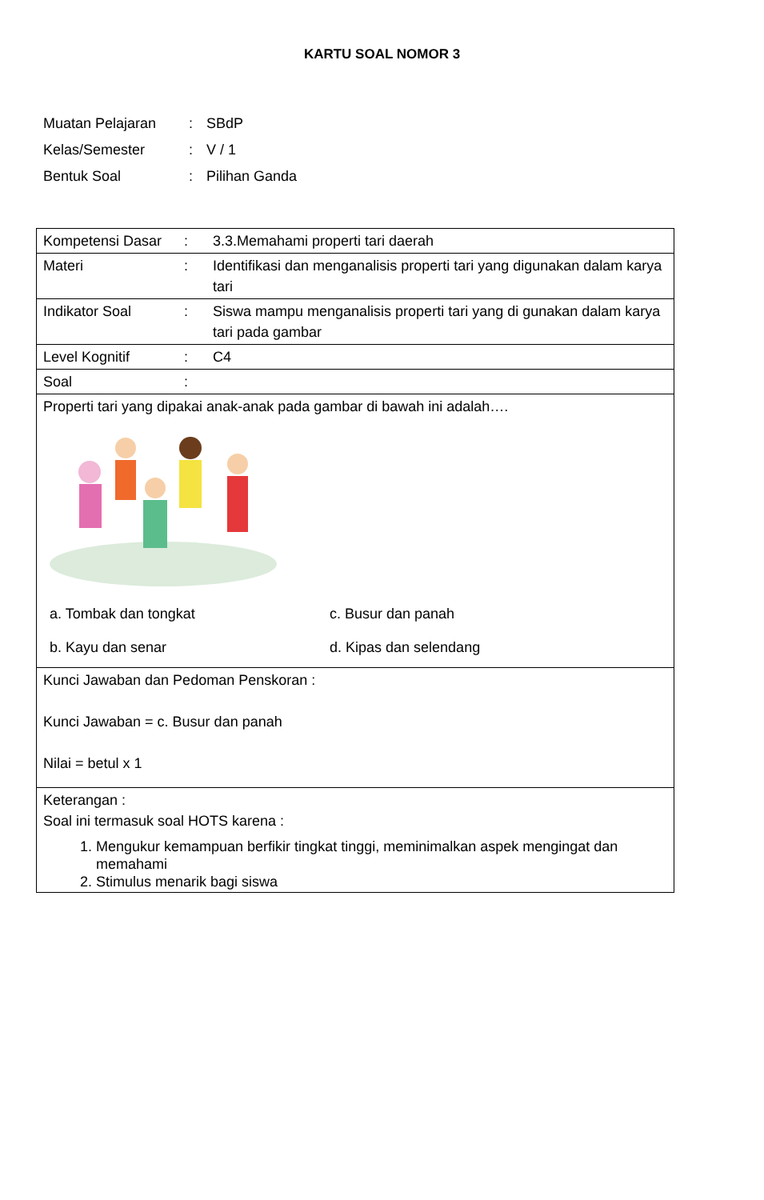KARTU SOAL NOMOR 3
| Muatan Pelajaran | : | SBdP |
| Kelas/Semester | : | V / 1 |
| Bentuk Soal | : | Pilihan Ganda |
| / Kompetensi Dasar / : / 3.3.Memahami properti tari daerah / / Materi / : / Identifikasi dan menganalisis properti tari yang digunakan dalam karya tari / / Indikator Soal / : / Siswa mampu menganalisis properti tari yang di gunakan dalam karya tari pada gambar / / Level Kognitif / : / C4 / / Soal / : / / |
| Properti tari yang dipakai anak-anak pada gambar di bawah ini adalah…. a. Tombak dan tongkat c. Busur dan panah b. Kayu dan senar d. Kipas dan selendang |
| Kunci Jawaban dan Pedoman Penskoran : Kunci Jawaban = c. Busur dan panah Nilai = betul x 1 |
| Keterangan : Soal ini termasuk soal HOTS karena : 1. Mengukur kemampuan berfikir tingkat tinggi, meminimalkan aspek mengingat dan memahami 2. Stimulus menarik bagi siswa |